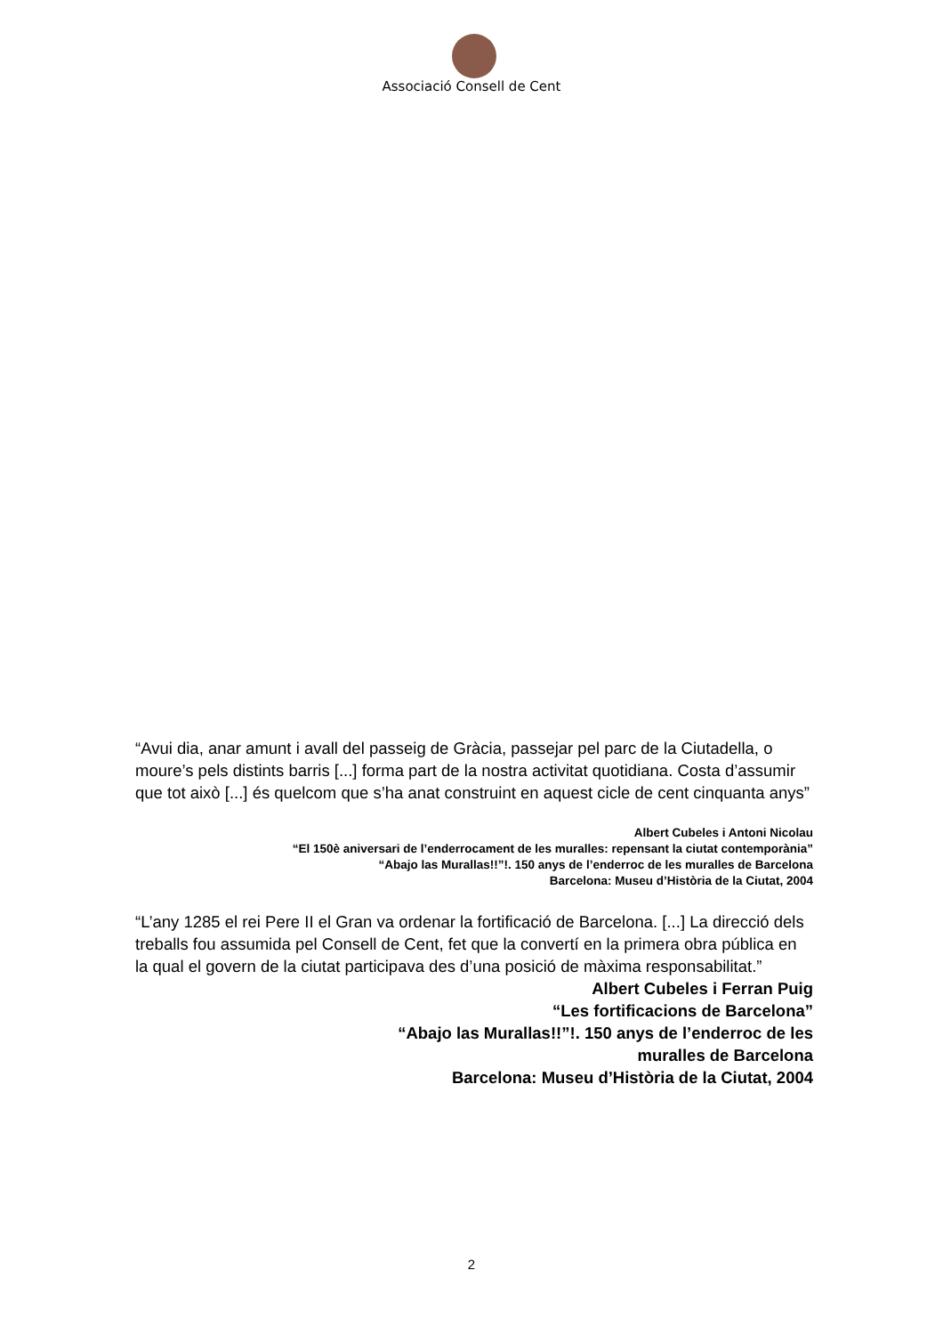Associació Consell de Cent
“Avui dia, anar amunt i avall del passeig de Gràcia, passejar pel parc de la Ciutadella, o moure’s pels distints barris [...] forma part de la nostra activitat quotidiana. Costa d’assumir que tot això [...] és quelcom que s’ha anat construint en aquest cicle de cent cinquanta anys”
Albert Cubeles i Antoni Nicolau
“El 150è aniversari de l’enderrocament de les muralles: repensant la ciutat contemporània”
“Abajo las Murallas!!”!. 150 anys de l’enderroc de les muralles de Barcelona
Barcelona: Museu d’Història de la Ciutat, 2004
“L’any 1285 el rei Pere II el Gran va ordenar la fortificació de Barcelona. [...] La direcció dels treballs fou assumida pel Consell de Cent, fet que la convertí en la primera obra pública en la qual el govern de la ciutat participava des d’una posició de màxima responsabilitat.”
Albert Cubeles i Ferran Puig
“Les fortificacions de Barcelona”
“Abajo las Murallas!!”!. 150 anys de l’enderroc de les muralles de Barcelona
Barcelona: Museu d’Història de la Ciutat, 2004
2